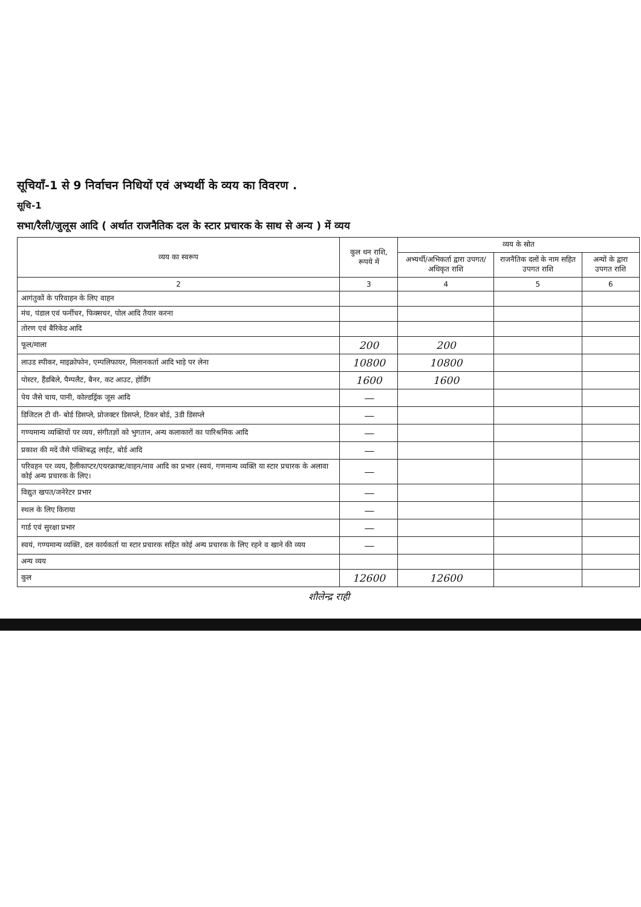सूचियाँ-1 से 9 निर्वाचन निधियों एवं अभ्यर्थी के व्यय का विवरण .
सूचि-1
सभा/रैली/जुलूस आदि ( अर्थात राजनैतिक दल के स्टार प्रचारक के साथ से अन्य ) में व्यय
| व्यय का स्वरूप | कुल धन राशि, रूपये में | व्यय के स्रोत | | |
| --- | --- | --- | --- | --- |
| | | अभ्यर्थी/अभिकर्ता द्वारा उपगत/ अधिकृत राशि | राजनैतिक दलों के नाम सहित उपगत राशि | अन्यों के द्वारा उपगत राशि |
| 2 | 3 | 4 | 5 | 6 |
| आगंतुकों के परिवाहन के लिए वाहन | | | | |
| मंच, पंडाल एवं फर्नीचर, फिक्सचर, पोल आदि तैयार करना | | | | |
| तोरण एवं बैरिकेड आदि | | | | |
| फूल/माला | 200 | 200 | | |
| लाउड स्पीकर, माइक्रोफोन, एम्पलिफायर, मिलानकर्ता आदि भाड़े पर लेना | 10800 | 10800 | | |
| पोस्टर, हैंडबिले, पैम्पलैट, बैनर, कट आउट, होर्डिंग | 1600 | 1600 | | |
| पेय जैसे चाय, पानी, कोल्डड्रिंक जूस आदि | — | | | |
| डिजिटल टी वी- बोर्ड डिसप्ले, प्रोजक्टर डिसप्ले, टिकर बोर्ड, 3डी डिसप्ले | — | | | |
| गण्यमान्य व्यक्तियों पर व्यय, संगीतज्ञों को भुगतान, अन्य कलाकारों का पारिश्रमिक आदि | — | | | |
| प्रकाश की मदें जैसे पंक्तिबद्ध लाईट, बोर्ड आदि | — | | | |
| परिवहन पर व्यय, हैलीकाप्टर/एयरक्राफ्ट/वाहन/नाव आदि का प्रभार (स्वयं, गणमान्य व्यक्ति या स्टार प्रचारक के अलावा कोई अन्य प्रचारक के लिए। | — | | | |
| विद्युत खपत/जनेरेटर प्रभार | — | | | |
| स्थल के लिए किराया | — | | | |
| गार्ड एवं सुरक्षा प्रभार | — | | | |
| स्वयं, गण्यमान्य व्यक्ति, दल कार्यकर्ता या स्टार प्रचारक सहित कोई अन्य प्रचारक के लिए रहने व खाने की व्यय | — | | | |
| अन्य व्यय | | | | |
| कुल | 12600 | 12600 | | |
शौलेन्द्र राही